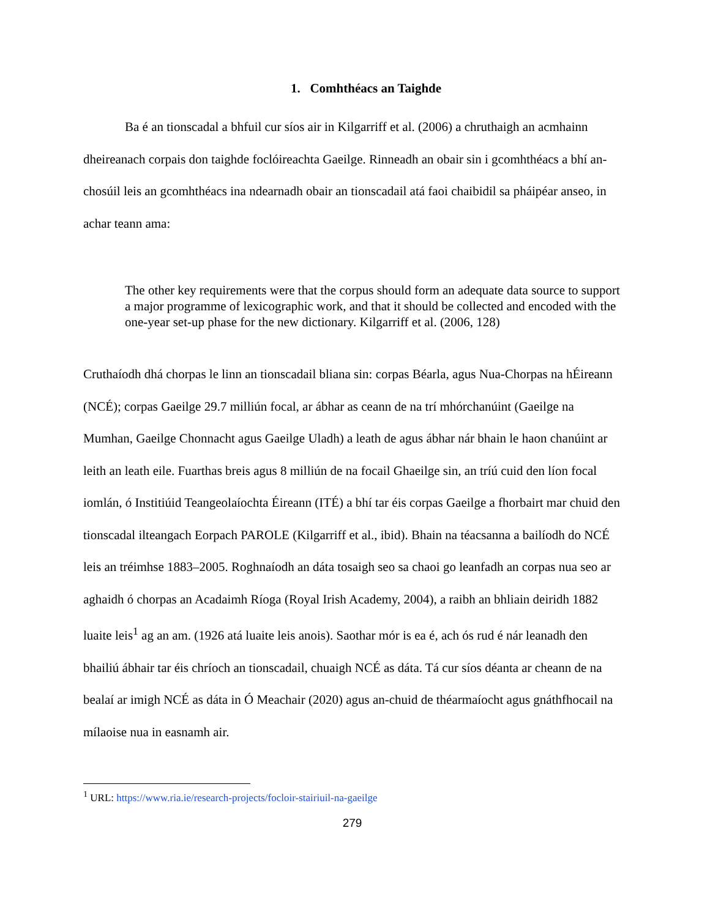1. Comhthéacs an Taighde
Ba é an tionscadal a bhfuil cur síos air in Kilgarriff et al. (2006) a chruthaigh an acmhainn dheireanach corpais don taighde foclóireachta Gaeilge. Rinneadh an obair sin i gcomhthéacs a bhí an-chosúil leis an gcomhthéacs ina ndearnadh obair an tionscadail atá faoi chaibidil sa pháipéar anseo, in achar teann ama:
The other key requirements were that the corpus should form an adequate data source to support a major programme of lexicographic work, and that it should be collected and encoded with the one-year set-up phase for the new dictionary. Kilgarriff et al. (2006, 128)
Cruthaíodh dhá chorpas le linn an tionscadail bliana sin: corpas Béarla, agus Nua-Chorpas na hÉireann (NCÉ); corpas Gaeilge 29.7 milliún focal, ar ábhar as ceann de na trí mhórchanúint (Gaeilge na Mumhan, Gaeilge Chonnacht agus Gaeilge Uladh) a leath de agus ábhar nár bhain le haon chanúint ar leith an leath eile. Fuarthas breis agus 8 milliún de na focail Ghaeilge sin, an tríú cuid den líon focal iomlán, ó Institiúid Teangeolaíochta Éireann (ITÉ) a bhí tar éis corpas Gaeilge a fhorbairt mar chuid den tionscadal ilteangach Eorpach PAROLE (Kilgarriff et al., ibid). Bhain na téacsanna a bailíodh do NCÉ leis an tréimhse 1883–2005. Roghnaíodh an dáta tosaigh seo sa chaoi go leanfadh an corpas nua seo ar aghaidh ó chorpas an Acadaimh Ríoga (Royal Irish Academy, 2004), a raibh an bhliain deiridh 1882 luaite leis<sup>1</sup> ag an am. (1926 atá luaite leis anois). Saothar mór is ea é, ach ós rud é nár leanadh den bhailiú ábhair tar éis chríoch an tionscadail, chuaigh NCÉ as dáta. Tá cur síos déanta ar cheann de na bealaí ar imigh NCÉ as dáta in Ó Meachair (2020) agus an-chuid de théarmaíocht agus gnáthfhocail na mílaoise nua in easnamh air.
<sup>1</sup> URL: https://www.ria.ie/research-projects/focloir-stairiuil-na-gaeilge
279